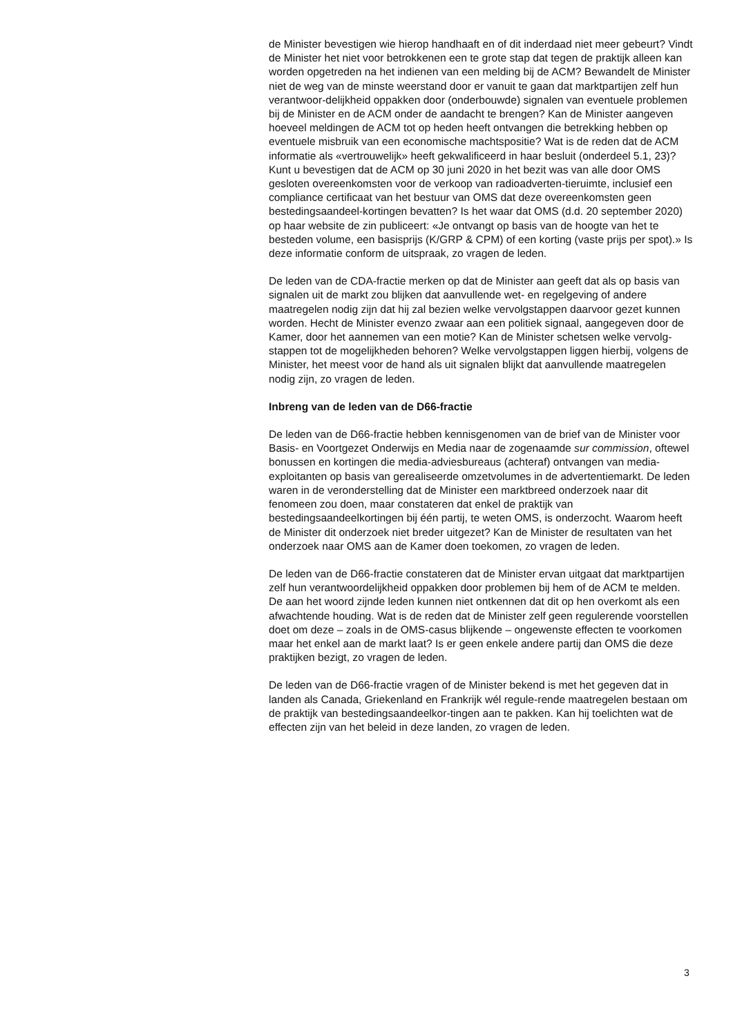de Minister bevestigen wie hierop handhaaft en of dit inderdaad niet meer gebeurt? Vindt de Minister het niet voor betrokkenen een te grote stap dat tegen de praktijk alleen kan worden opgetreden na het indienen van een melding bij de ACM? Bewandelt de Minister niet de weg van de minste weerstand door er vanuit te gaan dat marktpartijen zelf hun verantwoor-delijkheid oppakken door (onderbouwde) signalen van eventuele problemen bij de Minister en de ACM onder de aandacht te brengen? Kan de Minister aangeven hoeveel meldingen de ACM tot op heden heeft ontvangen die betrekking hebben op eventuele misbruik van een economische machtspositie? Wat is de reden dat de ACM informatie als «vertrouwelijk» heeft gekwalificeerd in haar besluit (onderdeel 5.1, 23)? Kunt u bevestigen dat de ACM op 30 juni 2020 in het bezit was van alle door OMS gesloten overeenkomsten voor de verkoop van radioadverten-tieruimte, inclusief een compliance certificaat van het bestuur van OMS dat deze overeenkomsten geen bestedingsaandeel-kortingen bevatten? Is het waar dat OMS (d.d. 20 september 2020) op haar website de zin publiceert: «Je ontvangt op basis van de hoogte van het te besteden volume, een basisprijs (K/GRP & CPM) of een korting (vaste prijs per spot).» Is deze informatie conform de uitspraak, zo vragen de leden.
De leden van de CDA-fractie merken op dat de Minister aan geeft dat als op basis van signalen uit de markt zou blijken dat aanvullende wet- en regelgeving of andere maatregelen nodig zijn dat hij zal bezien welke vervolgstappen daarvoor gezet kunnen worden. Hecht de Minister evenzo zwaar aan een politiek signaal, aangegeven door de Kamer, door het aannemen van een motie? Kan de Minister schetsen welke vervolg-stappen tot de mogelijkheden behoren? Welke vervolgstappen liggen hierbij, volgens de Minister, het meest voor de hand als uit signalen blijkt dat aanvullende maatregelen nodig zijn, zo vragen de leden.
Inbreng van de leden van de D66-fractie
De leden van de D66-fractie hebben kennisgenomen van de brief van de Minister voor Basis- en Voortgezet Onderwijs en Media naar de zogenaamde sur commission, oftewel bonussen en kortingen die media-adviesbureaus (achteraf) ontvangen van media-exploitanten op basis van gerealiseerde omzetvolumes in de advertentiemarkt. De leden waren in de veronderstelling dat de Minister een marktbreed onderzoek naar dit fenomeen zou doen, maar constateren dat enkel de praktijk van bestedingsaandeelkortingen bij één partij, te weten OMS, is onderzocht. Waarom heeft de Minister dit onderzoek niet breder uitgezet? Kan de Minister de resultaten van het onderzoek naar OMS aan de Kamer doen toekomen, zo vragen de leden.
De leden van de D66-fractie constateren dat de Minister ervan uitgaat dat marktpartijen zelf hun verantwoordelijkheid oppakken door problemen bij hem of de ACM te melden. De aan het woord zijnde leden kunnen niet ontkennen dat dit op hen overkomt als een afwachtende houding. Wat is de reden dat de Minister zelf geen regulerende voorstellen doet om deze – zoals in de OMS-casus blijkende – ongewenste effecten te voorkomen maar het enkel aan de markt laat? Is er geen enkele andere partij dan OMS die deze praktijken bezigt, zo vragen de leden.
De leden van de D66-fractie vragen of de Minister bekend is met het gegeven dat in landen als Canada, Griekenland en Frankrijk wél regule-rende maatregelen bestaan om de praktijk van bestedingsaandeelkor-tingen aan te pakken. Kan hij toelichten wat de effecten zijn van het beleid in deze landen, zo vragen de leden.
3